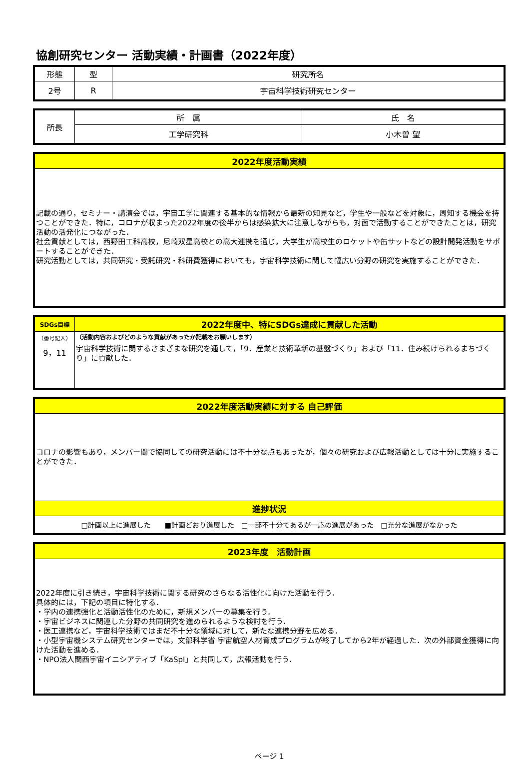協創研究センター 活動実績・計画書（2022年度）
| 形態 | 型 | 研究所名 |
| --- | --- | --- |
| 2号 | R | 宇宙科学技術研究センター |
| 所長 | 所 属 | 氏 名 |
| | 工学研究科 | 小木曽 望 |
| 2022年度活動実績 |
| 記載の通り，セミナー・講演会では，宇宙工学に関連する基本的な情報から最新の知見など，学生や一般などを対象に，周知する機会を持つことができた．特に，コロナが収まった2022年度の後半からは感染拡大に注意しながらも，対面で活動することができたことは，研究活動の活発化につながった． 社会貢献としては，西野田工科高校，尼崎双星高校との高大連携を通じ，大学生が高校生のロケットや缶サットなどの設計開発活動をサポートすることができた． 研究活動としては，共同研究・受託研究・科研費獲得においても，宇宙科学技術に関して幅広い分野の研究を実施することができた． |
| SDGs目標 | 2022年度中、特にSDGs達成に貢献した活動 |
| （番号記入） | （活動内容およびどのような貢献があったか記載をお願いします） |
| 9，11 | 宇宙科学技術に関するさまざまな研究を通して，「9．産業と技術革新の基盤づくり」および「11．住み続けられるまちづくり」に貢献した． |
| 2022年度活動実績に対する 自己評価 |
| コロナの影響もあり，メンバー間で協同しての研究活動には不十分な点もあったが，個々の研究および広報活動としては十分に実施することができた． |
| 進捗状況 |
| □計画以上に進展した ■計画どおり進展した □一部不十分であるが一応の進展があった □充分な進展がなかった |
| 2023年度 活動計画 |
| 2022年度に引き続き，宇宙科学技術に関する研究のさらなる活性化に向けた活動を行う． 具体的には，下記の項目に特化する． ・学内の連携強化と活動活性化のために，新規メンバーの募集を行う． ・宇宙ビジネスに関連した分野の共同研究を進められるような検討を行う． ・医工連携など，宇宙科学技術ではまだ不十分な領域に対して，新たな連携分野を広める． ・小型宇宙機システム研究センターでは，文部科学省 宇宙航空人材育成プログラムが終了してから2年が経過した．次の外部資金獲得に向けた活動を進める． ・NPO法人関西宇宙イニシアティブ「KaSpI」と共同して，広報活動を行う． |
ページ 1